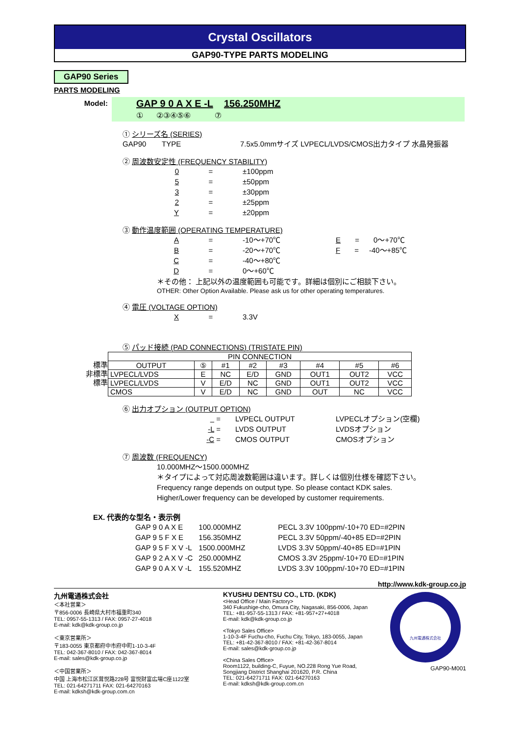Crystal Oscillators
GAP90-TYPE PARTS MODELING
GAP90 Series
PARTS MODELING
Model:
GAP 9 0 A X E -L 156.250MHZ
① ②③④⑤⑥ ⑦
① シリーズ名 (SERIES)
GAP90 TYPE 7.5x5.0mmサイズ LVPECL/LVDS/CMOS出力タイプ 水晶発振器
② 周波数安定性 (FREQUENCY STABILITY)
0 = ±100ppm
5 = ±50ppm
3 = ±30ppm
2 = ±25ppm
Y = ±20ppm
③ 動作温度範囲 (OPERATING TEMPERATURE)
A = -10～+70℃ E = 0～+70℃
B = -20～+70℃ F = -40～+85℃
C = -40～+80℃
D = 0～+60℃
＊その他： 上記以外の温度範囲も可能です。詳細は個別にご相談下さい。
OTHER: Other Option Available. Please ask us for other operating temperatures.
④ 電圧 (VOLTAGE OPTION)
X = 3.3V
⑤ パッド接続 (PAD CONNECTIONS) (TRISTATE PIN)
標準
非標準
標準
| PIN CONNECTION | | | | | | | |
| --- | --- | --- | --- | --- | --- | --- | --- |
| OUTPUT | ⑤ | #1 | #2 | #3 | #4 | #5 | #6 |
| LVPECL/LVDS | E | NC | E/D | GND | OUT1 | OUT2 | VCC |
| LVPECL/LVDS | V | E/D | NC | GND | OUT1 | OUT2 | VCC |
| CMOS | V | E/D | NC | GND | OUT | NC | VCC |
⑥ 出力オプション (OUTPUT OPTION)
= LVPECL OUTPUT LVPECLオプション(空欄)
-L = LVDS OUTPUT LVDSオプション
-C = CMOS OUTPUT CMOSオプション
⑦ 周波数 (FREQUENCY)
10.000MHZ～1500.000MHZ
＊タイプによって対応周波数範囲は違います。詳しくは個別仕様を確認下さい。
Frequency range depends on output type. So please contact KDK sales.
Higher/Lower frequency can be developed by customer requirements.
EX. 代表的な型名・表示例
| GAP 9 0 A X E | 100.000MHZ | PECL 3.3V 100ppm/-10+70 ED=#2PIN |
| GAP 9 5 F X E | 156.350MHZ | PECL 3.3V 50ppm/-40+85 ED=#2PIN |
| GAP 9 5 F X V -L | 1500.000MHZ | LVDS 3.3V 50ppm/-40+85 ED=#1PIN |
| GAP 9 2 A X V -C | 250.000MHZ | CMOS 3.3V 25ppm/-10+70 ED=#1PIN |
| GAP 9 0 A X V -L | 155.520MHZ | LVDS 3.3V 100ppm/-10+70 ED=#1PIN |
http://www.kdk-group.co.jp
九州電通株式会社
＜本社営業＞
〒856-0006 長崎県大村市福重町340
TEL: 0957-55-1313 / FAX: 0957-27-4018
E-mail: kdk@kdk-group.co.jp
＜東京営業所＞
〒183-0055 東京都府中市府中町1-10-3-4F
TEL: 042-367-8010 / FAX: 042-367-8014
E-mail: sales@kdk-group.co.jp
＜中国営業所＞
中国 上海市松江区茸悦路228号 富悦财富広場C座1122室
TEL: 021-64271711 FAX: 021-64270163
E-mail: kdksh@kdk-group.com.cn
KYUSHU DENTSU CO., LTD. (KDK)
<Head Office / Main Factory>
340 Fukushige-cho, Omura City, Nagasaki, 856-0006, Japan
TEL: +81-957-55-1313 / FAX: +81-957+27+4018
E-mail: kdk@kdk-group.co.jp
<Tokyo Sales Office>
1-10-3-4F Fuchu-cho, Fuchu City, Tokyo, 183-0055, Japan
TEL: +81-42-367-8010 / FAX: +81-42-367-8014
E-mail: sales@kdk-group.co.jp
<China Sales Office>
Room1122, building-C, Fuyue, NO.228 Rong Yue Road,
Songjiang District Shanghai 201620, P.R. China
TEL: 021-64271711 FAX: 021-64270163
E-mail: kdksh@kdk-group.com.cn
九州電通株式会社
GAP90-M001